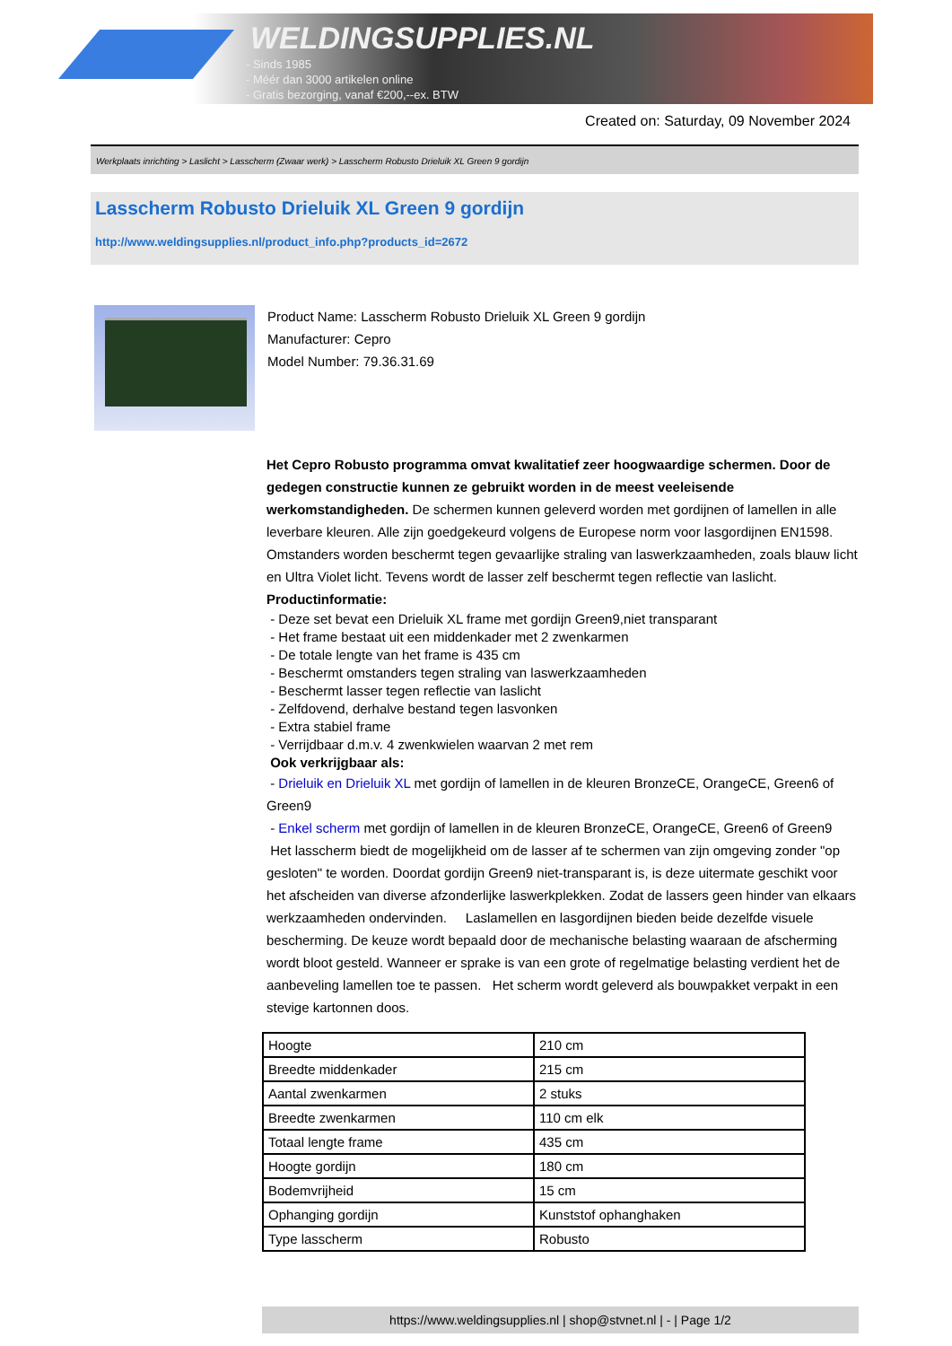WELDINGSUPPLIES.NL
- Sinds 1985
- Méér dan 3000 artikelen online
- Gratis bezorging, vanaf €200,--ex. BTW
Created on: Saturday, 09 November 2024
Werkplaats inrichting > Laslicht > Lasscherm (Zwaar werk) > Lasscherm Robusto Drieluik XL Green 9 gordijn
Lasscherm Robusto Drieluik XL Green 9 gordijn
http://www.weldingsupplies.nl/product_info.php?products_id=2672
Product Name: Lasscherm Robusto Drieluik XL Green 9 gordijn
Manufacturer: Cepro
Model Number: 79.36.31.69
Het Cepro Robusto programma omvat kwalitatief zeer hoogwaardige schermen. Door de gedegen constructie kunnen ze gebruikt worden in de meest veeleisende werkomstandigheden. De schermen kunnen geleverd worden met gordijnen of lamellen in alle leverbare kleuren. Alle zijn goedgekeurd volgens de Europese norm voor lasgordijnen EN1598. Omstanders worden beschermt tegen gevaarlijke straling van laswerkzaamheden, zoals blauw licht en Ultra Violet licht. Tevens wordt de lasser zelf beschermt tegen reflectie van laslicht. Productinformatie:
- Deze set bevat een Drieluik XL frame met gordijn Green9,niet transparant
- Het frame bestaat uit een middenkader met 2 zwenkarmen
- De totale lengte van het frame is 435 cm
- Beschermt omstanders tegen straling van laswerkzaamheden
- Beschermt lasser tegen reflectie van laslicht
- Zelfdovend, derhalve bestand tegen lasvonken
- Extra stabiel frame
- Verrijdbaar d.m.v. 4 zwenkwielen waarvan 2 met rem
Ook verkrijgbaar als:
- Drieluik en Drieluik XL met gordijn of lamellen in de kleuren BronzeCE, OrangeCE, Green6 of Green9
- Enkel scherm met gordijn of lamellen in de kleuren BronzeCE, OrangeCE, Green6 of Green9
Het lasscherm biedt de mogelijkheid om de lasser af te schermen van zijn omgeving zonder "op gesloten" te worden. Doordat gordijn Green9 niet-transparant is, is deze uitermate geschikt voor het afscheiden van diverse afzonderlijke laswerkplekken. Zodat de lassers geen hinder van elkaars werkzaamheden ondervinden. Laslamellen en lasgordijnen bieden beide dezelfde visuele bescherming. De keuze wordt bepaald door de mechanische belasting waaraan de afscherming wordt bloot gesteld. Wanneer er sprake is van een grote of regelmatige belasting verdient het de aanbeveling lamellen toe te passen. Het scherm wordt geleverd als bouwpakket verpakt in een stevige kartonnen doos.
| Hoogte | 210 cm |
| Breedte middenkader | 215 cm |
| Aantal zwenkarmen | 2 stuks |
| Breedte zwenkarmen | 110 cm elk |
| Totaal lengte frame | 435 cm |
| Hoogte gordijn | 180 cm |
| Bodemvrijheid | 15 cm |
| Ophanging gordijn | Kunststof ophanghaken |
| Type lasscherm | Robusto |
https://www.weldingsupplies.nl | shop@stvnet.nl | - | Page 1/2